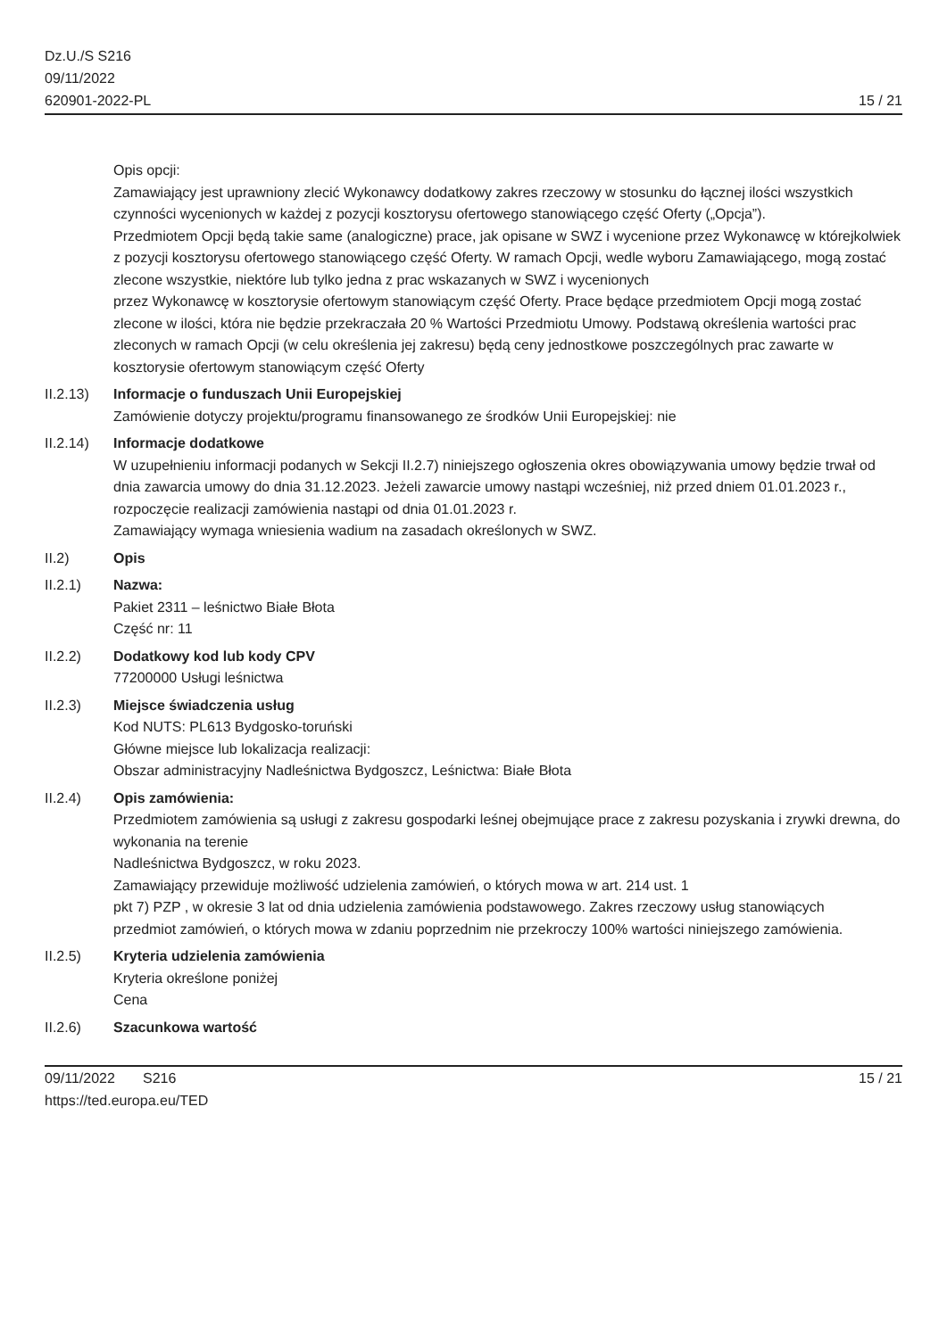Dz.U./S S216
09/11/2022
620901-2022-PL
15 / 21
Opis opcji:
Zamawiający jest uprawniony zlecić Wykonawcy dodatkowy zakres rzeczowy w stosunku do łącznej ilości wszystkich czynności wycenionych w każdej z pozycji kosztorysu ofertowego stanowiącego część Oferty („Opcja”).
Przedmiotem Opcji będą takie same (analogiczne) prace, jak opisane w SWZ i wycenione przez Wykonawcę w którejkolwiek z pozycji kosztorysu ofertowego stanowiącego część Oferty. W ramach Opcji, wedle wyboru Zamawiającego, mogą zostać zlecone wszystkie, niektóre lub tylko jedna z prac wskazanych w SWZ i wycenionych
przez Wykonawcę w kosztorysie ofertowym stanowiącym część Oferty. Prace będące przedmiotem Opcji mogą zostać
zlecone w ilości, która nie będzie przekraczała 20 % Wartości Przedmiotu Umowy. Podstawą określenia wartości prac
zleconych w ramach Opcji (w celu określenia jej zakresu) będą ceny jednostkowe poszczególnych prac zawarte w
kosztorysie ofertowym stanowiącym część Oferty
II.2.13) Informacje o funduszach Unii Europejskiej
Zamówienie dotyczy projektu/programu finansowanego ze środków Unii Europejskiej: nie
II.2.14) Informacje dodatkowe
W uzupełnieniu informacji podanych w Sekcji II.2.7) niniejszego ogłoszenia okres obowiązywania umowy będzie trwał od dnia zawarcia umowy do dnia 31.12.2023. Jeżeli zawarcie umowy nastąpi wcześniej, niż przed dniem 01.01.2023 r., rozpoczęcie realizacji zamówienia nastąpi od dnia 01.01.2023 r.
Zamawiający wymaga wniesienia wadium na zasadach określonych w SWZ.
II.2) Opis
II.2.1) Nazwa:
Pakiet 2311 – leśnictwo Białe Błota
Część nr: 11
II.2.2) Dodatkowy kod lub kody CPV
77200000 Usługi leśnictwa
II.2.3) Miejsce świadczenia usług
Kod NUTS: PL613 Bydgosko-toruński
Główne miejsce lub lokalizacja realizacji:
Obszar administracyjny Nadleśnictwa Bydgoszcz, Leśnictwa: Białe Błota
II.2.4) Opis zamówienia:
Przedmiotem zamówienia są usługi z zakresu gospodarki leśnej obejmujące prace z zakresu pozyskania i zrywki drewna, do wykonania na terenie
Nadleśnictwa Bydgoszcz, w roku 2023.
Zamawiający przewiduje możliwość udzielenia zamówień, o których mowa w art. 214 ust. 1
pkt 7) PZP , w okresie 3 lat od dnia udzielenia zamówienia podstawowego. Zakres rzeczowy usług stanowiących
przedmiot zamówień, o których mowa w zdaniu poprzednim nie przekroczy 100% wartości niniejszego zamówienia.
II.2.5) Kryteria udzielenia zamówienia
Kryteria określone poniżej
Cena
II.2.6) Szacunkowa wartość
09/11/2022 S216 15 / 21
https://ted.europa.eu/TED